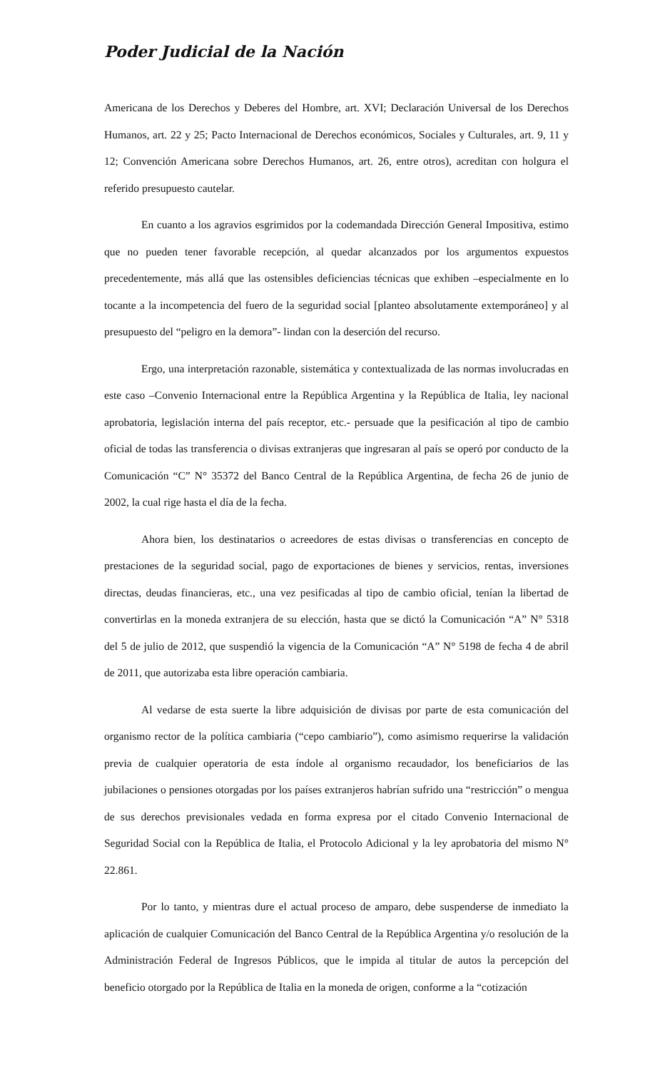Poder Judicial de la Nación
Americana de los Derechos y Deberes del Hombre, art. XVI; Declaración Universal de los Derechos Humanos, art. 22 y 25; Pacto Internacional de Derechos económicos, Sociales y Culturales, art. 9, 11 y 12; Convención Americana sobre Derechos Humanos, art. 26, entre otros), acreditan con holgura el referido presupuesto cautelar.
En cuanto a los agravios esgrimidos por la codemandada Dirección General Impositiva, estimo que no pueden tener favorable recepción, al quedar alcanzados por los argumentos expuestos precedentemente, más allá que las ostensibles deficiencias técnicas que exhiben –especialmente en lo tocante a la incompetencia del fuero de la seguridad social [planteo absolutamente extemporáneo] y al presupuesto del “peligro en la demora”- lindan con la deserción del recurso.
Ergo, una interpretación razonable, sistemática y contextualizada de las normas involucradas en este caso –Convenio Internacional entre la República Argentina y la República de Italia, ley nacional aprobatoria, legislación interna del país receptor, etc.- persuade que la pesificación al tipo de cambio oficial de todas las transferencia o divisas extranjeras que ingresaran al país se operó por conducto de la Comunicación “C” N° 35372 del Banco Central de la República Argentina, de fecha 26 de junio de 2002, la cual rige hasta el día de la fecha.
Ahora bien, los destinatarios o acreedores de estas divisas o transferencias en concepto de prestaciones de la seguridad social, pago de exportaciones de bienes y servicios, rentas, inversiones directas, deudas financieras, etc., una vez pesificadas al tipo de cambio oficial, tenían la libertad de convertirlas en la moneda extranjera de su elección, hasta que se dictó la Comunicación “A” N° 5318 del 5 de julio de 2012, que suspendió la vigencia de la Comunicación “A” N° 5198 de fecha 4 de abril de 2011, que autorizaba esta libre operación cambiaria.
Al vedarse de esta suerte la libre adquisición de divisas por parte de esta comunicación del organismo rector de la política cambiaria (“cepo cambiario”), como asimismo requerirse la validación previa de cualquier operatoria de esta índole al organismo recaudador, los beneficiarios de las jubilaciones o pensiones otorgadas por los países extranjeros habrían sufrido una “restricción” o mengua de sus derechos previsionales vedada en forma expresa por el citado Convenio Internacional de Seguridad Social con la República de Italia, el Protocolo Adicional y la ley aprobatoria del mismo N° 22.861.
Por lo tanto, y mientras dure el actual proceso de amparo, debe suspenderse de inmediato la aplicación de cualquier Comunicación del Banco Central de la República Argentina y/o resolución de la Administración Federal de Ingresos Públicos, que le impida al titular de autos la percepción del beneficio otorgado por la República de Italia en la moneda de origen, conforme a la “cotización